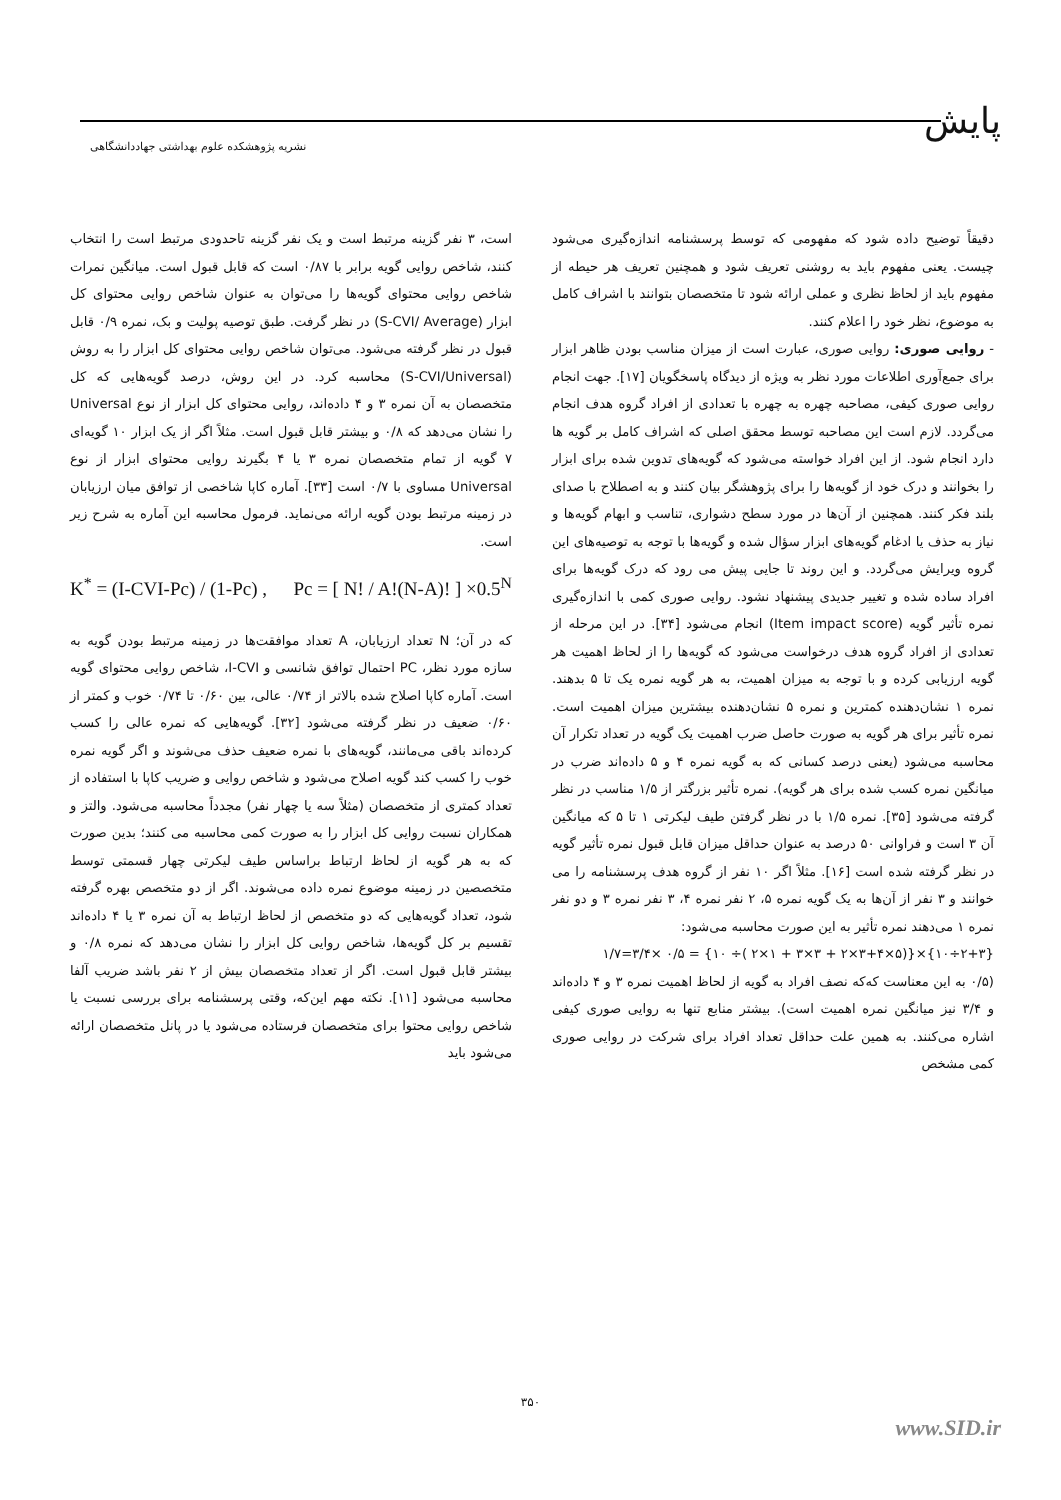پایش
نشریه پژوهشکده علوم بهداشتی جهاددانشگاهی
است، ۳ نفر گزینه مرتبط است و یک نفر گزینه تاحدودی مرتبط است را انتخاب کنند، شاخص روایی گویه برابر با ۰/۸۷ است که قابل قبول است. میانگین نمرات شاخص روایی محتوای گویه‌ها را می‌توان به عنوان شاخص روایی محتوای کل ابزار (S-CVI/ Average) در نظر گرفت. طبق توصیه پولیت و بک، نمره ۰/۹ قابل قبول در نظر گرفته می‌شود. می‌توان شاخص روایی محتوای کل ابزار را به روش (S-CVI/Universal) محاسبه کرد. در این روش، درصد گویه‌هایی که کل متخصصان به آن نمره ۳ و ۴ داده‌اند، روایی محتوای کل ابزار از نوع Universal را نشان می‌دهد که ۰/۸ و بیشتر قابل قبول است. مثلاً اگر از یک ابزار ۱۰ گویه‌ای ۷ گویه از تمام متخصصان نمره ۳ یا ۴ بگیرند روایی محتوای ابزار از نوع Universal مساوی با ۰/۷ است [۳۳]. آماره کاپا شاخصی از توافق میان ارزیابان در زمینه مرتبط بودن گویه ارائه می‌نماید. فرمول محاسبه این آماره به شرح زیر است.
K<sup>*</sup> = (I-CVI-Pc) / (1-Pc) , Pc = [ N! / A!(N-A)! ] ×0.5<sup>N</sup>
که در آن؛ N تعداد ارزیابان، A تعداد موافقت‌ها در زمینه مرتبط بودن گویه به سازه مورد نظر، PC احتمال توافق شانسی و I-CVI، شاخص روایی محتوای گویه است. آماره کاپا اصلاح شده بالاتر از ۰/۷۴ عالی، بین ۰/۶۰ تا ۰/۷۴ خوب و کمتر از ۰/۶۰ ضعیف در نظر گرفته می‌شود [۳۲]. گویه‌هایی که نمره عالی را کسب کرده‌اند باقی می‌مانند، گویه‌های با نمره ضعیف حذف می‌شوند و اگر گویه نمره خوب را کسب کند گویه اصلاح می‌شود و شاخص روایی و ضریب کاپا با استفاده از تعداد کمتری از متخصصان (مثلاً سه یا چهار نفر) مجدداً محاسبه می‌شود. والتز و همکاران نسبت روایی کل ابزار را به صورت کمی محاسبه می کنند؛ بدین صورت که به هر گویه از لحاظ ارتباط براساس طیف لیکرتی چهار قسمتی توسط متخصصین در زمینه موضوع نمره داده می‌شوند. اگر از دو متخصص بهره گرفته شود، تعداد گویه‌هایی که دو متخصص از لحاظ ارتباط به آن نمره ۳ یا ۴ داده‌اند تقسیم بر کل گویه‌ها، شاخص روایی کل ابزار را نشان می‌دهد که نمره ۰/۸ و بیشتر قابل قبول است. اگر از تعداد متخصصان بیش از ۲ نفر باشد ضریب آلفا محاسبه می‌شود [۱۱]. نکته مهم این‌که، وقتی پرسشنامه برای بررسی نسبت یا شاخص روایی محتوا برای متخصصان فرستاده می‌شود یا در پانل متخصصان ارائه می‌شود باید
دقیقاً توضیح داده شود که مفهومی که توسط پرسشنامه اندازه‌گیری می‌شود چیست. یعنی مفهوم باید به روشنی تعریف شود و همچنین تعریف هر حیطه از مفهوم باید از لحاظ نظری و عملی ارائه شود تا متخصصان بتوانند با اشراف کامل به موضوع، نظر خود را اعلام کنند.
- روایی صوری: روایی صوری، عبارت است از میزان مناسب بودن ظاهر ابزار برای جمع‌آوری اطلاعات مورد نظر به ویژه از دیدگاه پاسخگویان [۱۷]. جهت انجام روایی صوری کیفی، مصاحبه چهره به چهره با تعدادی از افراد گروه هدف انجام می‌گردد. لازم است این مصاحبه توسط محقق اصلی که اشراف کامل بر گویه ها دارد انجام شود. از این افراد خواسته می‌شود که گویه‌های تدوین شده برای ابزار را بخوانند و درک خود از گویه‌ها را برای پژوهشگر بیان کنند و به اصطلاح با صدای بلند فکر کنند. همچنین از آن‌ها در مورد سطح دشواری، تناسب و ابهام گویه‌ها و نیاز به حذف یا ادغام گویه‌های ابزار سؤال شده و گویه‌ها با توجه به توصیه‌های این گروه ویرایش می‌گردد. و این روند تا جایی پیش می رود که درک گویه‌ها برای افراد ساده شده و تغییر جدیدی پیشنهاد نشود. روایی صوری کمی با اندازه‌گیری نمره تأثیر گویه (Item impact score) انجام می‌شود [۳۴]. در این مرحله از تعدادی از افراد گروه هدف درخواست می‌شود که گویه‌ها را از لحاظ اهمیت هر گویه ارزیابی کرده و با توجه به میزان اهمیت، به هر گویه نمره یک تا ۵ بدهند. نمره ۱ نشان‌دهنده کمترین و نمره ۵ نشان‌دهنده بیشترین میزان اهمیت است. نمره تأثیر برای هر گویه به صورت حاصل ضرب اهمیت یک گویه در تعداد تکرار آن محاسبه می‌شود (یعنی درصد کسانی که به گویه نمره ۴ و ۵ داده‌اند ضرب در میانگین نمره کسب شده برای هر گویه). نمره تأثیر بزرگتر از ۱/۵ مناسب در نظر گرفته می‌شود [۳۵]. نمره ۱/۵ با در نظر گرفتن طیف لیکرتی ۱ تا ۵ که میانگین آن ۳ است و فراوانی ۵۰ درصد به عنوان حداقل میزان قابل قبول نمره تأثیر گویه در نظر گرفته شده است [۱۶]. مثلاً اگر ۱۰ نفر از گروه هدف پرسشنامه را می خوانند و ۳ نفر از آن‌ها به یک گویه نمره ۵، ۲ نفر نمره ۴، ۳ نفر نمره ۳ و دو نفر نمره ۱ می‌دهند نمره تأثیر به این صورت محاسبه می‌شود:
{۲+۳÷۱۰}×{(۵×۳+۴×۲ + ۳×۳ + ۱×۲ )÷ ۱۰} = ۰/۵ ×۳/۴=۱/۷
(۰/۵ به این معناست که‌که نصف افراد به گویه از لحاظ اهمیت نمره ۳ و ۴ داده‌اند و ۳/۴ نیز میانگین نمره اهمیت است). بیشتر منابع تنها به روایی صوری کیفی اشاره می‌کنند. به همین علت حداقل تعداد افراد برای شرکت در روایی صوری کمی مشخص
۳۵۰
www.SID.ir